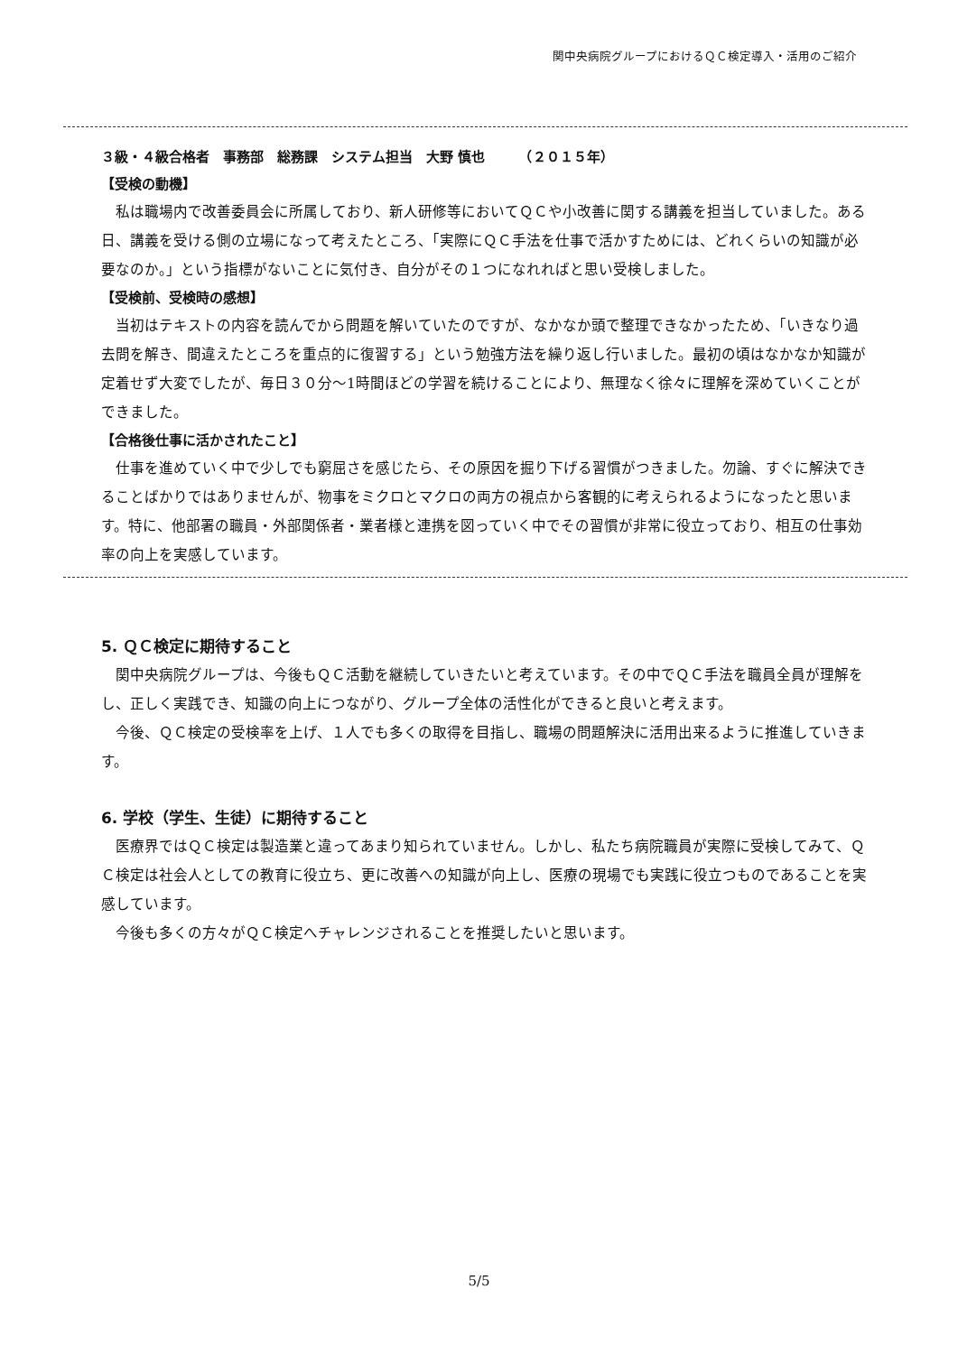関中央病院グループにおけるＱＣ検定導入・活用のご紹介
３級・４級合格者　事務部　総務課　システム担当　大野 慎也　　　（２０１５年）
【受検の動機】
私は職場内で改善委員会に所属しており、新人研修等においてＱＣや小改善に関する講義を担当していました。ある日、講義を受ける側の立場になって考えたところ、「実際にＱＣ手法を仕事で活かすためには、どれくらいの知識が必要なのか。」という指標がないことに気付き、自分がその１つになれればと思い受検しました。
【受検前、受検時の感想】
当初はテキストの内容を読んでから問題を解いていたのですが、なかなか頭で整理できなかったため、「いきなり過去問を解き、間違えたところを重点的に復習する」という勉強方法を繰り返し行いました。最初の頃はなかなか知識が定着せず大変でしたが、毎日３０分～1時間ほどの学習を続けることにより、無理なく徐々に理解を深めていくことができました。
【合格後仕事に活かされたこと】
仕事を進めていく中で少しでも窮屈さを感じたら、その原因を掘り下げる習慣がつきました。勿論、すぐに解決できることばかりではありませんが、物事をミクロとマクロの両方の視点から客観的に考えられるようになったと思います。特に、他部署の職員・外部関係者・業者様と連携を図っていく中でその習慣が非常に役立っており、相互の仕事効率の向上を実感しています。
5. ＱＣ検定に期待すること
関中央病院グループは、今後もＱＣ活動を継続していきたいと考えています。その中でＱＣ手法を職員全員が理解をし、正しく実践でき、知識の向上につながり、グループ全体の活性化ができると良いと考えます。
今後、ＱＣ検定の受検率を上げ、１人でも多くの取得を目指し、職場の問題解決に活用出来るように推進していきます。
6. 学校（学生、生徒）に期待すること
医療界ではＱＣ検定は製造業と違ってあまり知られていません。しかし、私たち病院職員が実際に受検してみて、ＱＣ検定は社会人としての教育に役立ち、更に改善への知識が向上し、医療の現場でも実践に役立つものであることを実感しています。
今後も多くの方々がＱＣ検定へチャレンジされることを推奨したいと思います。
5/5